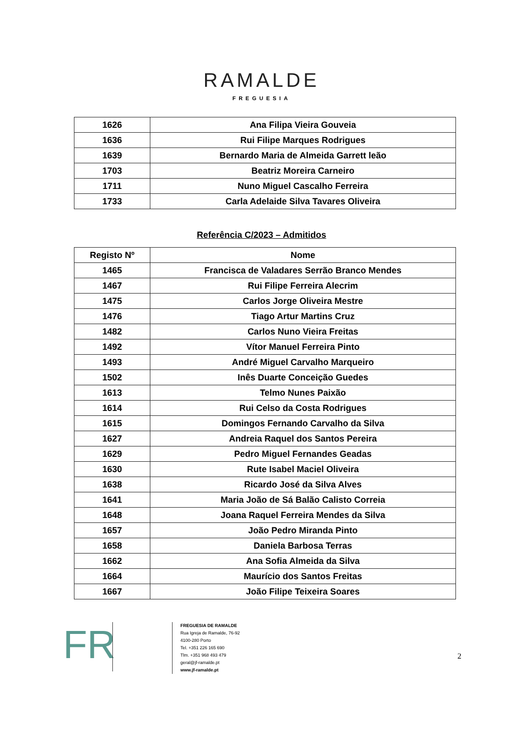RAMALDE
FREGUESIA
| 1626 | Ana Filipa Vieira Gouveia |
| 1636 | Rui Filipe Marques Rodrigues |
| 1639 | Bernardo Maria de Almeida Garrett leão |
| 1703 | Beatriz Moreira Carneiro |
| 1711 | Nuno Miguel Cascalho Ferreira |
| 1733 | Carla Adelaide Silva Tavares Oliveira |
Referência C/2023 – Admitidos
| Registo Nº | Nome |
| --- | --- |
| 1465 | Francisca de Valadares Serrão Branco Mendes |
| 1467 | Rui Filipe Ferreira Alecrim |
| 1475 | Carlos Jorge Oliveira Mestre |
| 1476 | Tiago Artur Martins Cruz |
| 1482 | Carlos Nuno Vieira Freitas |
| 1492 | Vítor Manuel Ferreira Pinto |
| 1493 | André Miguel Carvalho Marqueiro |
| 1502 | Inês Duarte Conceição Guedes |
| 1613 | Telmo Nunes Paixão |
| 1614 | Rui Celso da Costa Rodrigues |
| 1615 | Domingos Fernando Carvalho da Silva |
| 1627 | Andreia Raquel dos Santos Pereira |
| 1629 | Pedro Miguel Fernandes Geadas |
| 1630 | Rute Isabel Maciel Oliveira |
| 1638 | Ricardo José da Silva Alves |
| 1641 | Maria João de Sá Balão Calisto Correia |
| 1648 | Joana Raquel Ferreira Mendes da Silva |
| 1657 | João Pedro Miranda Pinto |
| 1658 | Daniela Barbosa Terras |
| 1662 | Ana Sofia Almeida da Silva |
| 1664 | Maurício dos Santos Freitas |
| 1667 | João Filipe Teixeira Soares |
FR
FREGUESIA DE RAMALDE
Rua Igreja de Ramalde, 76-92
4100-280 Porto
Tel. +351 226 165 690
Tlm. +351 968 493 479
geral@jf-ramalde.pt
www.jf-ramalde.pt
2